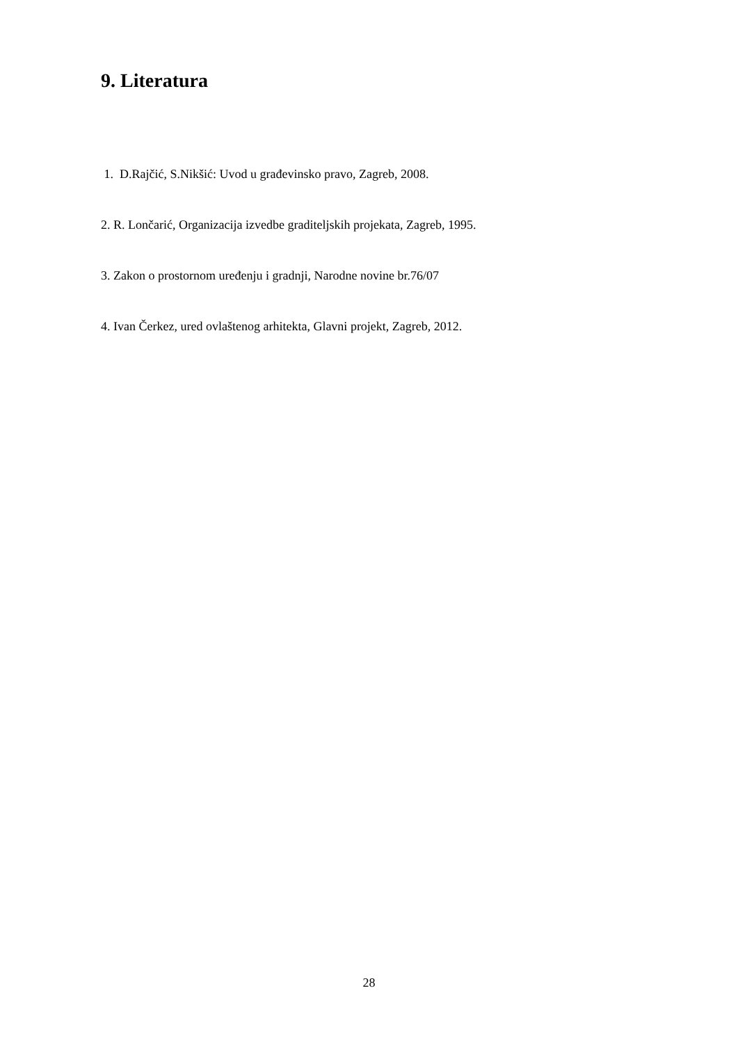9. Literatura
1. D.Rajčić, S.Nikšić: Uvod u građevinsko pravo, Zagreb, 2008.
2. R. Lončarić, Organizacija izvedbe graditeljskih projekata, Zagreb, 1995.
3. Zakon o prostornom uređenju i gradnji, Narodne novine br.76/07
4. Ivan Čerkez, ured ovlaštenog arhitekta, Glavni projekt, Zagreb, 2012.
28